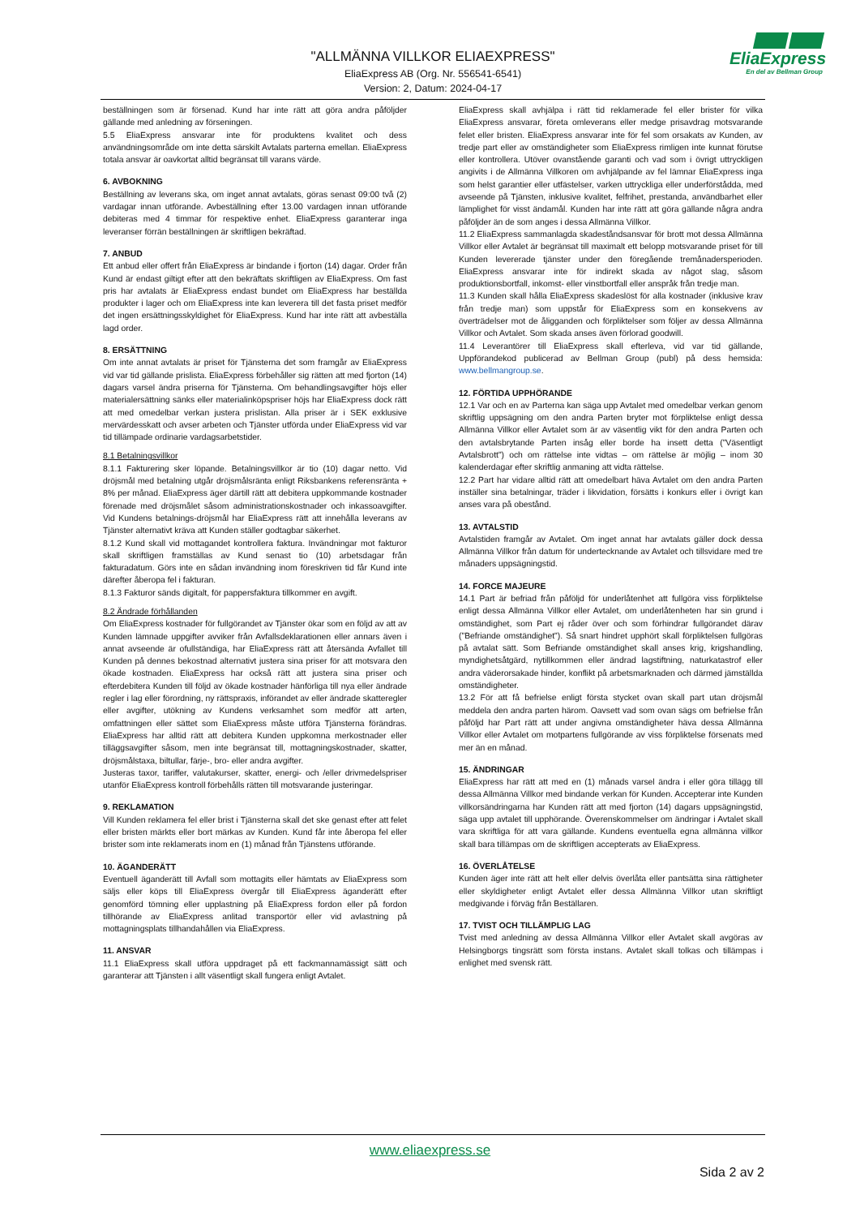"ALLMÄNNA VILLKOR ELIAEXPRESS"
EliaExpress AB (Org. Nr. 556541-6541)
Version: 2, Datum: 2024-04-17
EliaExpress
En del av Bellman Group
beställningen som är försenad. Kund har inte rätt att göra andra påföljder gällande med anledning av förseningen.
5.5 EliaExpress ansvarar inte för produktens kvalitet och dess användningsområde om inte detta särskilt Avtalats parterna emellan. EliaExpress totala ansvar är oavkortat alltid begränsat till varans värde.
6. AVBOKNING
Beställning av leverans ska, om inget annat avtalats, göras senast 09:00 två (2) vardagar innan utförande. Avbeställning efter 13.00 vardagen innan utförande debiteras med 4 timmar för respektive enhet. EliaExpress garanterar inga leveranser förrän beställningen är skriftligen bekräftad.
7. ANBUD
Ett anbud eller offert från EliaExpress är bindande i fjorton (14) dagar. Order från Kund är endast giltigt efter att den bekräftats skriftligen av EliaExpress. Om fast pris har avtalats är EliaExpress endast bundet om EliaExpress har beställda produkter i lager och om EliaExpress inte kan leverera till det fasta priset medför det ingen ersättningsskyldighet för EliaExpress. Kund har inte rätt att avbeställa lagd order.
8. ERSÄTTNING
Om inte annat avtalats är priset för Tjänsterna det som framgår av EliaExpress vid var tid gällande prislista. EliaExpress förbehåller sig rätten att med fjorton (14) dagars varsel ändra priserna för Tjänsterna. Om behandlingsavgifter höjs eller materialersättning sänks eller materialinköpspriser höjs har EliaExpress dock rätt att med omedelbar verkan justera prislistan. Alla priser är i SEK exklusive mervärdesskatt och avser arbeten och Tjänster utförda under EliaExpress vid var tid tillämpade ordinarie vardagsarbetstider.
8.1 Betalningsvillkor
8.1.1 Fakturering sker löpande. Betalningsvillkor är tio (10) dagar netto. Vid dröjsmål med betalning utgår dröjsmålsränta enligt Riksbankens referensränta + 8% per månad. EliaExpress äger därtill rätt att debitera uppkommande kostnader förenade med dröjsmålet såsom administrationskostnader och inkassoavgifter. Vid Kundens betalnings-dröjsmål har EliaExpress rätt att innehålla leverans av Tjänster alternativt kräva att Kunden ställer godtagbar säkerhet.
8.1.2 Kund skall vid mottagandet kontrollera faktura. Invändningar mot fakturor skall skriftligen framställas av Kund senast tio (10) arbetsdagar från fakturadatum. Görs inte en sådan invändning inom föreskriven tid får Kund inte därefter åberopa fel i fakturan.
8.1.3 Fakturor sänds digitalt, för pappersfaktura tillkommer en avgift.
8.2 Ändrade förhållanden
Om EliaExpress kostnader för fullgörandet av Tjänster ökar som en följd av att av Kunden lämnade uppgifter avviker från Avfallsdeklarationen eller annars även i annat avseende är ofullständiga, har EliaExpress rätt att återsända Avfallet till Kunden på dennes bekostnad alternativt justera sina priser för att motsvara den ökade kostnaden. EliaExpress har också rätt att justera sina priser och efterdebitera Kunden till följd av ökade kostnader hänförliga till nya eller ändrade regler i lag eller förordning, ny rättspraxis, införandet av eller ändrade skatteregler eller avgifter, utökning av Kundens verksamhet som medför att arten, omfattningen eller sättet som EliaExpress måste utföra Tjänsterna förändras. EliaExpress har alltid rätt att debitera Kunden uppkomna merkostnader eller tilläggsavgifter såsom, men inte begränsat till, mottagningskostnader, skatter, dröjsmålstaxa, biltullar, färje-, bro- eller andra avgifter.
Justeras taxor, tariffer, valutakurser, skatter, energi- och /eller drivmedelspriser utanför EliaExpress kontroll förbehålls rätten till motsvarande justeringar.
9. REKLAMATION
Vill Kunden reklamera fel eller brist i Tjänsterna skall det ske genast efter att felet eller bristen märkts eller bort märkas av Kunden. Kund får inte åberopa fel eller brister som inte reklamerats inom en (1) månad från Tjänstens utförande.
10. ÄGANDERÄTT
Eventuell äganderätt till Avfall som mottagits eller hämtats av EliaExpress som säljs eller köps till EliaExpress övergår till EliaExpress äganderätt efter genomförd tömning eller upplastning på EliaExpress fordon eller på fordon tillhörande av EliaExpress anlitad transportör eller vid avlastning på mottagningsplats tillhandahållen via EliaExpress.
11. ANSVAR
11.1 EliaExpress skall utföra uppdraget på ett fackmannamässigt sätt och garanterar att Tjänsten i allt väsentligt skall fungera enligt Avtalet.
EliaExpress skall avhjälpa i rätt tid reklamerade fel eller brister för vilka EliaExpress ansvarar, företa omleverans eller medge prisavdrag motsvarande felet eller bristen. EliaExpress ansvarar inte för fel som orsakats av Kunden, av tredje part eller av omständigheter som EliaExpress rimligen inte kunnat förutse eller kontrollera. Utöver ovanstående garanti och vad som i övrigt uttryckligen angivits i de Allmänna Villkoren om avhjälpande av fel lämnar EliaExpress inga som helst garantier eller utfästelser, varken uttryckliga eller underförstådda, med avseende på Tjänsten, inklusive kvalitet, felfrihet, prestanda, användbarhet eller lämplighet för visst ändamål. Kunden har inte rätt att göra gällande några andra påföljder än de som anges i dessa Allmänna Villkor.
11.2 EliaExpress sammanlagda skadeståndsansvar för brott mot dessa Allmänna Villkor eller Avtalet är begränsat till maximalt ett belopp motsvarande priset för till Kunden levererade tjänster under den föregående tremånadersperioden. EliaExpress ansvarar inte för indirekt skada av något slag, såsom produktionsbortfall, inkomst- eller vinstbortfall eller anspråk från tredje man.
11.3 Kunden skall hålla EliaExpress skadeslöst för alla kostnader (inklusive krav från tredje man) som uppstår för EliaExpress som en konsekvens av överträdelser mot de åligganden och förpliktelser som följer av dessa Allmänna Villkor och Avtalet. Som skada anses även förlorad goodwill.
11.4 Leverantörer till EliaExpress skall efterleva, vid var tid gällande, Uppförandekod publicerad av Bellman Group (publ) på dess hemsida: www.bellmangroup.se.
12. FÖRTIDA UPPHÖRANDE
12.1 Var och en av Parterna kan säga upp Avtalet med omedelbar verkan genom skriftlig uppsägning om den andra Parten bryter mot förpliktelse enligt dessa Allmänna Villkor eller Avtalet som är av väsentlig vikt för den andra Parten och den avtalsbrytande Parten insåg eller borde ha insett detta ("Väsentligt Avtalsbrott") och om rättelse inte vidtas – om rättelse är möjlig – inom 30 kalenderdagar efter skriftlig anmaning att vidta rättelse.
12.2 Part har vidare alltid rätt att omedelbart häva Avtalet om den andra Parten inställer sina betalningar, träder i likvidation, försätts i konkurs eller i övrigt kan anses vara på obestånd.
13. AVTALSTID
Avtalstiden framgår av Avtalet. Om inget annat har avtalats gäller dock dessa Allmänna Villkor från datum för undertecknande av Avtalet och tillsvidare med tre månaders uppsägningstid.
14. FORCE MAJEURE
14.1 Part är befriad från påföljd för underlåtenhet att fullgöra viss förpliktelse enligt dessa Allmänna Villkor eller Avtalet, om underlåtenheten har sin grund i omständighet, som Part ej råder över och som förhindrar fullgörandet därav ("Befriande omständighet"). Så snart hindret upphört skall förpliktelsen fullgöras på avtalat sätt. Som Befriande omständighet skall anses krig, krigshandling, myndighetsåtgärd, nytillkommen eller ändrad lagstiftning, naturkatastrof eller andra väderorsakade hinder, konflikt på arbetsmarknaden och därmed jämställda omständigheter.
13.2 För att få befrielse enligt första stycket ovan skall part utan dröjsmål meddela den andra parten härom. Oavsett vad som ovan sägs om befrielse från påföljd har Part rätt att under angivna omständigheter häva dessa Allmänna Villkor eller Avtalet om motpartens fullgörande av viss förpliktelse försenats med mer än en månad.
15. ÄNDRINGAR
EliaExpress har rätt att med en (1) månads varsel ändra i eller göra tillägg till dessa Allmänna Villkor med bindande verkan för Kunden. Accepterar inte Kunden villkorsändringarna har Kunden rätt att med fjorton (14) dagars uppsägningstid, säga upp avtalet till upphörande. Överenskommelser om ändringar i Avtalet skall vara skriftliga för att vara gällande. Kundens eventuella egna allmänna villkor skall bara tillämpas om de skriftligen accepterats av EliaExpress.
16. ÖVERLÅTELSE
Kunden äger inte rätt att helt eller delvis överlåta eller pantsätta sina rättigheter eller skyldigheter enligt Avtalet eller dessa Allmänna Villkor utan skriftligt medgivande i förväg från Beställaren.
17. TVIST OCH TILLÄMPLIG LAG
Tvist med anledning av dessa Allmänna Villkor eller Avtalet skall avgöras av Helsingborgs tingsrätt som första instans. Avtalet skall tolkas och tillämpas i enlighet med svensk rätt.
www.eliaexpress.se
Sida 2 av 2